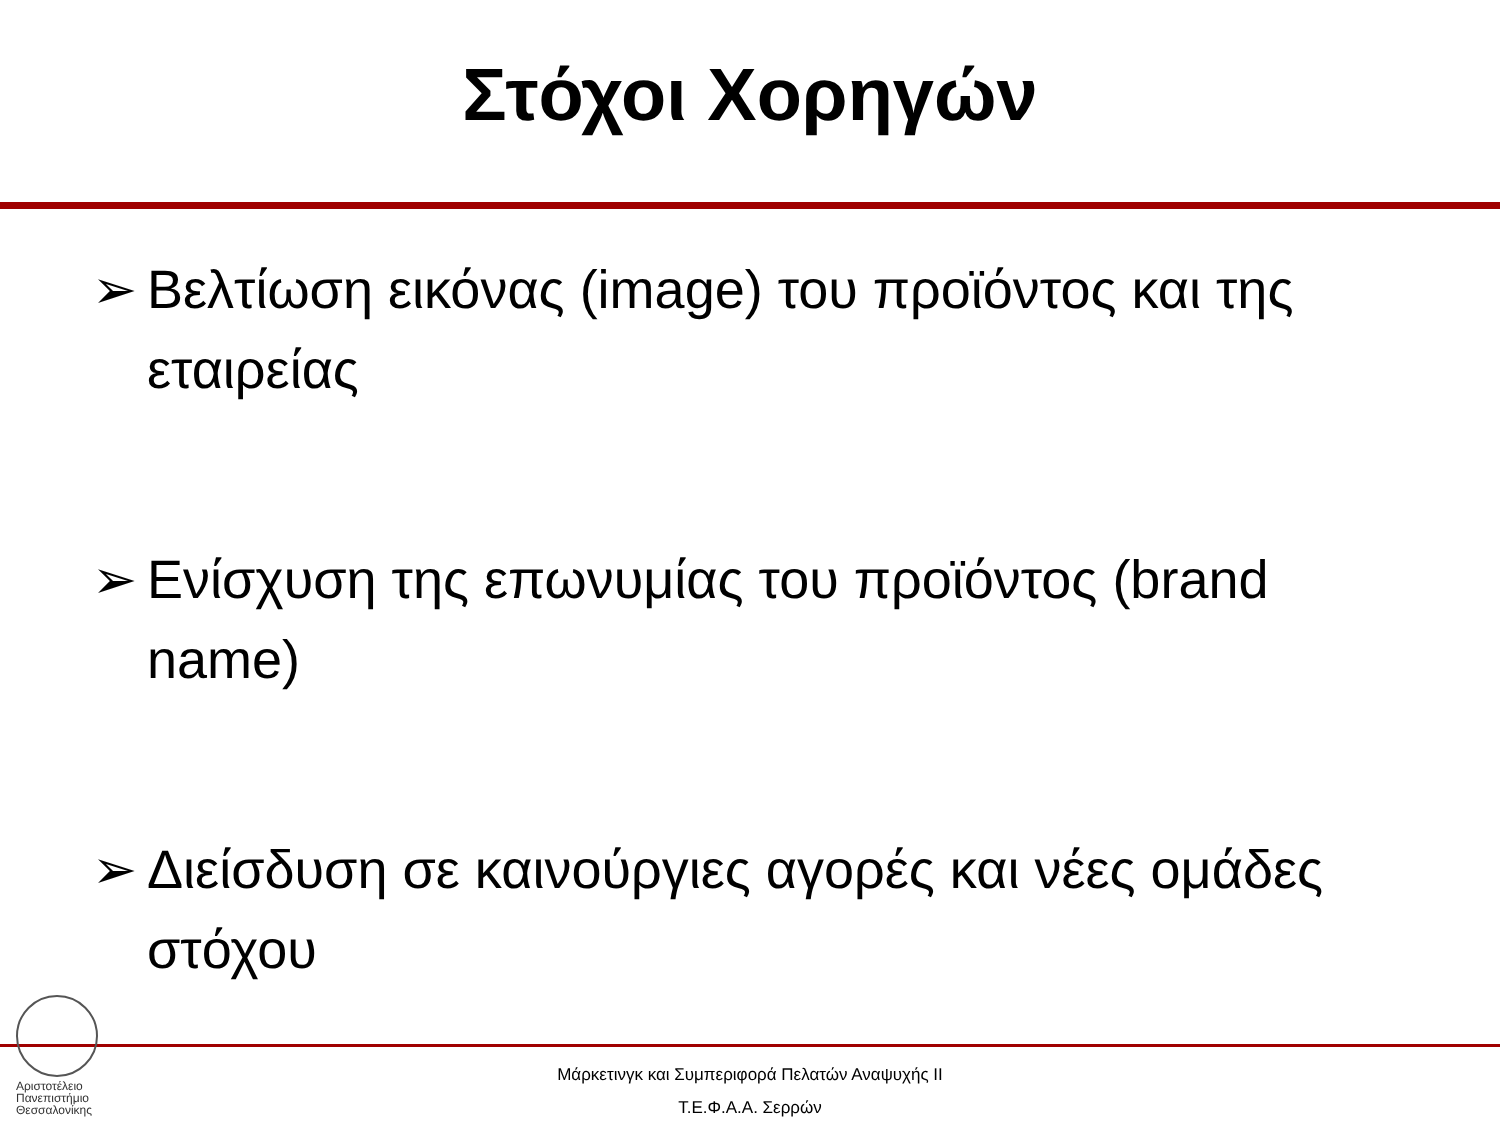Στόχοι Χορηγών
➢ Βελτίωση εικόνας (image) του προϊόντος και της εταιρείας
➢ Ενίσχυση της επωνυμίας του προϊόντος (brand name)
➢ Διείσδυση σε καινούργιες αγορές και νέες ομάδες στόχου
Αριστοτέλειο
Πανεπιστήμιο
Θεσσαλονίκης
Μάρκετινγκ και Συμπεριφορά Πελατών Αναψυχής ΙΙ
Τ.Ε.Φ.Α.Α. Σερρών